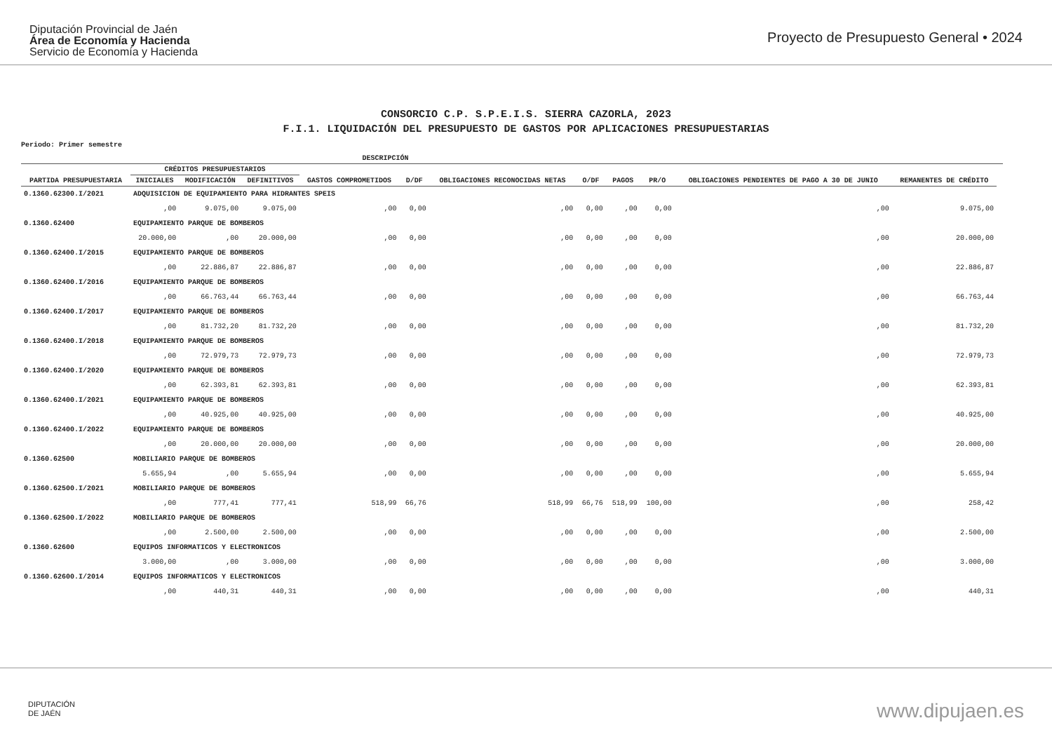Diputación Provincial de Jaén
Área de Economía y Hacienda
Servicio de Economía y Hacienda
Proyecto de Presupuesto General • 2024
CONSORCIO C.P. S.P.E.I.S. SIERRA CAZORLA, 2023
F.I.1. LIQUIDACIÓN DEL PRESUPUESTO DE GASTOS POR APLICACIONES PRESUPUESTARIAS
Periodo: Primer semestre
| | DESCRIPCIÓN | | | | | | | | | | | |
| --- | --- | --- | --- | --- | --- | --- | --- | --- | --- | --- | --- | --- |
| PARTIDA PRESUPUESTARIA | CRÉDITOS PRESUPUESTARIOS | | | GASTOS COMPROMETIDOS | D/DF | OBLIGACIONES RECONOCIDAS NETAS | O/DF | PAGOS | PR/O | OBLIGACIONES PENDIENTES DE PAGO A 30 DE JUNIO | REMANENTES DE CRÉDITO | |
| | INICIALES | MODIFICACIÓN | DEFINITIVOS | | | | | | | | | |
| 0.1360.62300.I/2021 | ADQUISICION DE EQUIPAMIENTO PARA HIDRANTES SPEIS | | | | | | | | | | | |
| | ,00 | 9.075,00 | 9.075,00 | ,00 | 0,00 | ,00 | 0,00 | ,00 | 0,00 | ,00 | 9.075,00 | |
| 0.1360.62400 | EQUIPAMIENTO PARQUE DE BOMBEROS | | | | | | | | | | | |
| | 20.000,00 | ,00 | 20.000,00 | ,00 | 0,00 | ,00 | 0,00 | ,00 | 0,00 | ,00 | 20.000,00 | |
| 0.1360.62400.I/2015 | EQUIPAMIENTO PARQUE DE BOMBEROS | | | | | | | | | | | |
| | ,00 | 22.886,87 | 22.886,87 | ,00 | 0,00 | ,00 | 0,00 | ,00 | 0,00 | ,00 | 22.886,87 | |
| 0.1360.62400.I/2016 | EQUIPAMIENTO PARQUE DE BOMBEROS | | | | | | | | | | | |
| | ,00 | 66.763,44 | 66.763,44 | ,00 | 0,00 | ,00 | 0,00 | ,00 | 0,00 | ,00 | 66.763,44 | |
| 0.1360.62400.I/2017 | EQUIPAMIENTO PARQUE DE BOMBEROS | | | | | | | | | | | |
| | ,00 | 81.732,20 | 81.732,20 | ,00 | 0,00 | ,00 | 0,00 | ,00 | 0,00 | ,00 | 81.732,20 | |
| 0.1360.62400.I/2018 | EQUIPAMIENTO PARQUE DE BOMBEROS | | | | | | | | | | | |
| | ,00 | 72.979,73 | 72.979,73 | ,00 | 0,00 | ,00 | 0,00 | ,00 | 0,00 | ,00 | 72.979,73 | |
| 0.1360.62400.I/2020 | EQUIPAMIENTO PARQUE DE BOMBEROS | | | | | | | | | | | |
| | ,00 | 62.393,81 | 62.393,81 | ,00 | 0,00 | ,00 | 0,00 | ,00 | 0,00 | ,00 | 62.393,81 | |
| 0.1360.62400.I/2021 | EQUIPAMIENTO PARQUE DE BOMBEROS | | | | | | | | | | | |
| | ,00 | 40.925,00 | 40.925,00 | ,00 | 0,00 | ,00 | 0,00 | ,00 | 0,00 | ,00 | 40.925,00 | |
| 0.1360.62400.I/2022 | EQUIPAMIENTO PARQUE DE BOMBEROS | | | | | | | | | | | |
| | ,00 | 20.000,00 | 20.000,00 | ,00 | 0,00 | ,00 | 0,00 | ,00 | 0,00 | ,00 | 20.000,00 | |
| 0.1360.62500 | MOBILIARIO PARQUE DE BOMBEROS | | | | | | | | | | | |
| | 5.655,94 | ,00 | 5.655,94 | ,00 | 0,00 | ,00 | 0,00 | ,00 | 0,00 | ,00 | 5.655,94 | |
| 0.1360.62500.I/2021 | MOBILIARIO PARQUE DE BOMBEROS | | | | | | | | | | | |
| | ,00 | 777,41 | 777,41 | 518,99 | 66,76 | 518,99 | 66,76 | 518,99 | 100,00 | ,00 | 258,42 | |
| 0.1360.62500.I/2022 | MOBILIARIO PARQUE DE BOMBEROS | | | | | | | | | | | |
| | ,00 | 2.500,00 | 2.500,00 | ,00 | 0,00 | ,00 | 0,00 | ,00 | 0,00 | ,00 | 2.500,00 | |
| 0.1360.62600 | EQUIPOS INFORMATICOS Y ELECTRONICOS | | | | | | | | | | | |
| | 3.000,00 | ,00 | 3.000,00 | ,00 | 0,00 | ,00 | 0,00 | ,00 | 0,00 | ,00 | 3.000,00 | |
| 0.1360.62600.I/2014 | EQUIPOS INFORMATICOS Y ELECTRONICOS | | | | | | | | | | | |
| | ,00 | 440,31 | 440,31 | ,00 | 0,00 | ,00 | 0,00 | ,00 | 0,00 | ,00 | 440,31 | |
DIPUTACIÓN
DE JAÉN
www.dipujaen.es